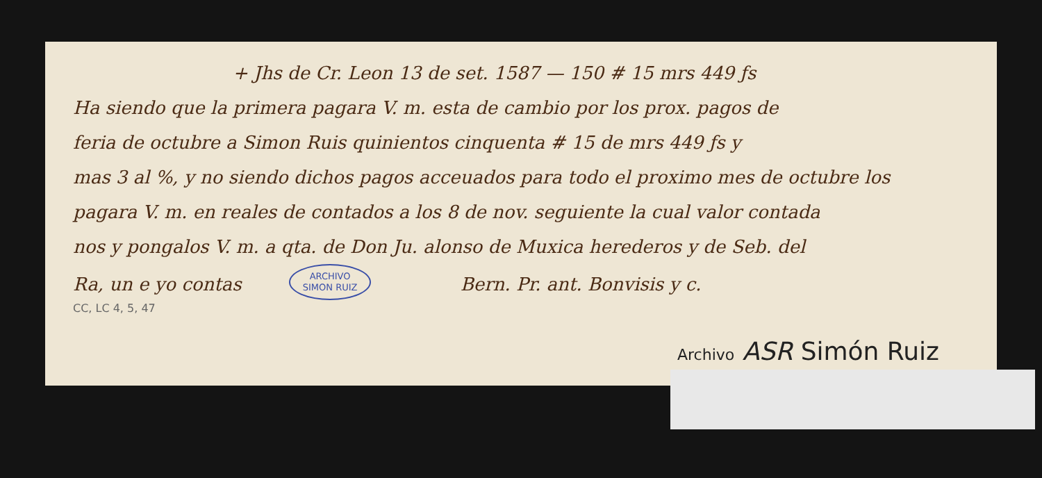+ Jhs de Cr. Leon 13 de set. 1587 — 150 # 15 mrs 449 ƒs
Ha siendo que la primera pagara V. m. esta de cambio por los prox. pagos de
feria de octubre a Simon Ruis quinientos cinquenta # 15 de mrs 449 ƒs y
mas 3 al %, y no siendo dichos pagos acceuados para todo el proximo mes de octubre los
pagara V. m. en reales de contados a los 8 de nov. seguiente la cual valor contada
nos y pongalos V. m. a qta. de Don Ju. alonso de Muxica herederos y de Seb. del
Ra, un e yo contas ARCHIVO
SIMON RUIZ Bern. Pr. ant. Bonvisis y c.
CC, LC 4, 5, 47
Archivo ASR Simón Ruiz